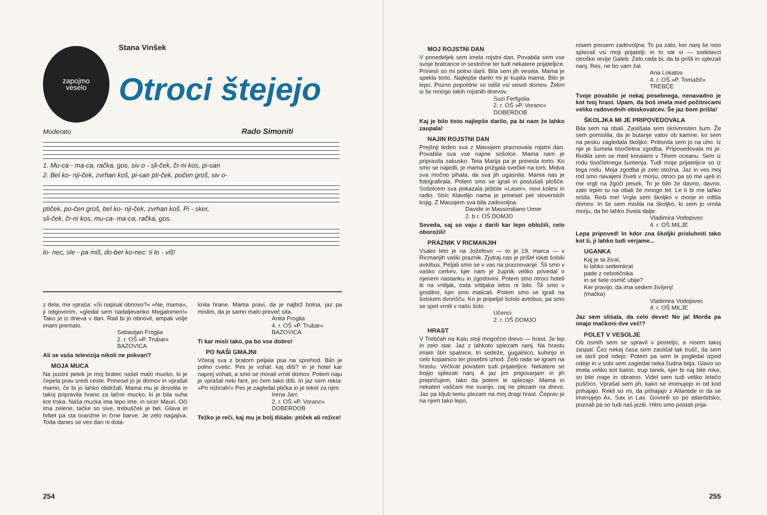zapojmo
veselo
Stana Vinšek
Otroci štejejo
Moderato Rado Simoniti
1. Mu-ca - ma-ca, račka, gos, siv o - sli-ček, čr-ni kos, pi-san
2. Bel ko- nji-ček, zvrhan koš, pi-san pti-ček, počen groš, siv o-
ptiček, po-čen groš, bel ko- nji-ček, zvrhan koš. Pi - sker,
sli-ček, čr-ni kos, mu-ca- ma-ca, račka, gos.
lo- nec, sle - pa miš, do-ber ko-nec: ti lo - viš!
z dela, me vpraša: »Si napisal obnovo?« »Ne, mama«, ji odgovorim, »gledal sem nadaljevanko Megalomen!« Tako je iz dneva v dan. Rad bi jo obnovil, ampak volje imam premalo.
Sebastjan Froglia
2. r. OŠ »P. Trubar«
BAZOVICA
Ali se vaša televizija nikoli ne pokvari?
MOJA MUCA
Na pustni petek je moj bratec našel malo mucko, ki je čepela prav sredi ceste. Prinesel jo je domov in vprašal mamo, če bi jo lahko obdržali. Mama mu je dovolila in takoj pripravila hrano za lačno mucko, ki je bila suha kot trska. Naša mucka ima lepo ime, in sicer Mauri. Oči ima zelene, tačke so sive, trebušček je bel. Glava in hrbet pa sta oranžne in črne barve. Je zelo nagajiva. Toda danes se ves dan ni dota-
knila hrane. Mama pravi, da je najbrž bolna, jaz pa mislim, da je samo malo preveč sita.
Anita Froglia
4. r. OŠ »P. Trubar«
BAZOVICA
Ti kar misli tako, pa bo vse dobro!
PO NAŠI GMAJNI
Včeraj sva z bratom peljala psa na sprehod. Bilo je polno cvetic. Pes je vohal: kaj diši? in je hotel kar naprej vohati, a smo se morali vrniti domov. Potem naju je vprašal neki fant, po čem tako diši. In jaz sem rekla: »Po rožicah!« Pes je zagledal ptička in je tekel za njim.
Irena Jarc
2. r. OŠ »P. Voranc«
DOBERDOB
Težko je reči, kaj mu je bolj dišalo: ptiček ali rožice!
254
MOJ ROJSTNI DAN
V ponedeljek sem imela rojstni dan. Povabila sem vse svoje bratrance in sestrične ter tudi nekatere prijateljice. Prinesli so mi polno daril. Bila sem jih vesela. Mama je spekla torto. Najlepše darilo mi je kupila mama. Bilo je lepo. Pozno popoldne so odšli vsi veseli domov. Želim si še mnogo takih rojstnih dnevov.
Suzi Ferfgolia
2. r. OŠ »P. Voranc«
DOBERDOB
Kaj je bilo tisto najlepše darilo, pa bi nam že lahko zaupala!
NAJIN ROJSTNI DAN
Prejšnji teden sva z Massijem praznovala rojstni dan. Povabila sva vse najine sošolce. Mama nam je pripravila zakusko. Teta Marija pa je prinesla torto. Ko smo se najedli, je mama prižgala svečke na torti. Midva sva močno pihala, da sva jih ugasnila. Mama nas je fotografirala. Potem smo se igrali in poslušali plošče. Sošolcem sva pokazala pištole »Laser«, novi kolesi in radio. Stric Klavdijo nama je prinesel pet slovenskih knjig. Z Massijem sva bila zadovoljna.
Davide in Massimiliano Umer
2. b r. OŠ DOMJO
Seveda, saj so vaju z darili kar lepo obložili, celo oborožili!
PRAZNIK V RICMANJIH
Vsako leto je na Jožefovo — to je 19. marca — v Ricmanjih vaški praznik. Zjutraj nas je prišel iskat šolski avtobus. Peljali smo se v vas na praznovanje. Šli smo v vaško cerkev, kjer nam je župnik veliko povedal o njenem nastanku in zgodovini. Potem smo otroci hoteli iti na vrtiljak, toda vrtiljaka letos ni bilo. Šli smo v gostilno, kjer smo malicali. Potem smo se igrali na šolskem dvorišču. Ko je pripeljal šolski avtobus, pa smo se spet vrnili v našo šolo.
Učenci
2. r. OŠ DOMJO
HRAST
V Trebčah na Kalu stoji mogočno drevo — hrast. Je lep in zelo star. Jaz z lahkoto splezam nanj. Na hrastu imam štiri spalnice, tri sedeže, gugalnico, kuhinjo in celo kopalnico ter posebni izhod. Zelo rada se igram na hrastu. Večkrat povabim tudi prijateljice. Nekatere se bojijo splezati nanj. A jaz jim prigovarjam in jih prepričujem, tako da potem le splezajo. Mama in nekateri vaščani me svarijo, naj ne plezam na drevo. Jaz pa kljub temu plezam na moj dragi hrast. Čeprav je na njem tako lepo,
nisem povsem zadovoljna. To pa zato, ker nanj še niso splezali vsi moji prijatelji: in to ste vi — sodelavci otroške revije Galeb. Zelo rada bi, da bi prišli in splezali nanj. Res, ne bo vam žal.
Ana Lokatos
4. r. OŠ »P. Tomažič«
TREBČE
Tvoje povabilo je nekaj posebnega, nenavadno je kot tvoj hrast. Upam, da boš imela med počitnicami veliko radovednih obiskovalcev. Še jaz bom prišla!
ŠKOLJKA MI JE PRIPOVEDOVALA
Bila sem na obali. Zaslišala sem skrivnosten šum. Že sem pomislila, da je butanje valov ob kamne, ko sem na pesku zagledala školjko. Pritisnila sem jo na uho. Iz nje je šumela tisočletna zgodba. Pripovedovala mi je: Rodila sem se med koralami v Tihem oceanu. Sem iz rodu tisočletnega šumenja. Tudi moje prijateljice so iz tega rodu. Moja zgodba je zelo otožna. Jaz in ves moj rod smo navajeni živeti v morju, otroci pa so me ujeli in me vrgli na žgoči pesek. To je bilo že davno, davno, zato trpim tu na obali že mnogo let. Le ti bi me lahko rešila. Reši me! Vrgla sem školjko v morje in odšla domov. In še sem mislila na školjko, ki sem jo vrnila morju, da bo lahko živela dalje.
Vladimira Vodopivec
4. r. OŠ MILJE
Lepa pripoved! In kdor zna školjki prisluhniti tako kot ti, ji lahko tudi verjame...
UGANKA
Kaj je ta žival,
ki lahko sedemkrat
pade z nebotičnika
in se šele osmič ubije?
Ker pravijo, da ima sedem življenj!
(mačka)
Vladimira Vodopivec
4. r. OŠ MILJE
Jaz sem slišala, da celo devet! No ja! Morda pa imajo mačkoni dve več!?
POLET V VESOLJE
Ob osmih sem se spravil v posteljo, a nisem takoj zaspal. Čez nekaj časa sem zaslišal tak trušč, da sem se skril pod odejo. Potem pa sem le pogledal izpod odeje in v sobi sem zagledal neka čudna bitja. Glavo so imela veliko kot balon, trup tanek, kjer bi naj bile roke, so bile noge in obratno. Videl sem tudi veliko letečo puščico. Vprašal sem jih, kako se imenujejo in od kod prihajajo. Rekli so mi, da prihajajo z Atlantide in da se imenujejo Ax, Sax in Lax. Govorili so po atlantidsko, poznali pa so tudi naš jezik. Hitro smo postali prija-
255